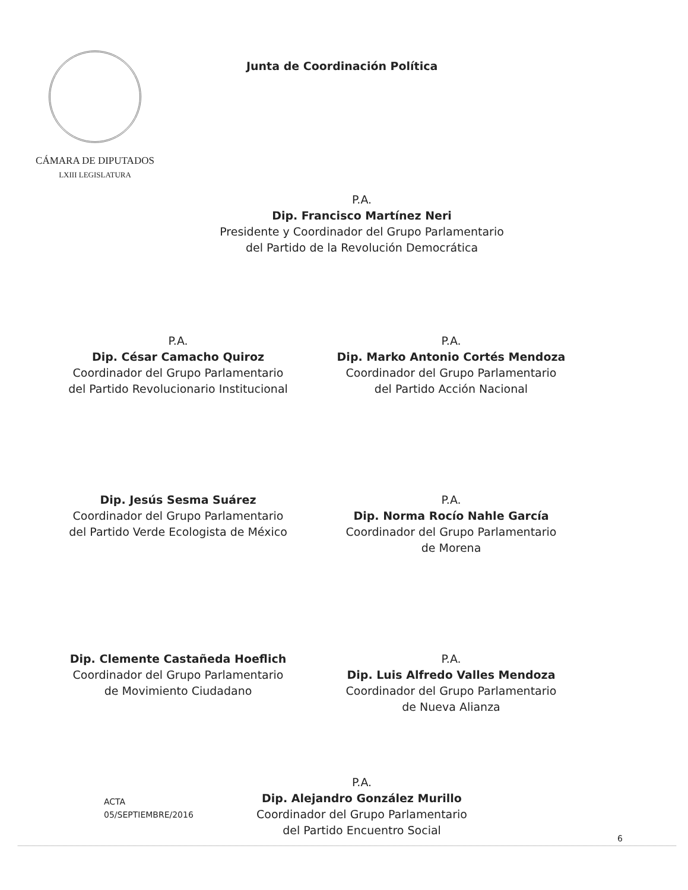CÁMARA DE DIPUTADOS
LXIII LEGISLATURA
Junta de Coordinación Política
P.A.
Dip. Francisco Martínez Neri
Presidente y Coordinador del Grupo Parlamentario
del Partido de la Revolución Democrática
P.A.
Dip. César Camacho Quiroz
Coordinador del Grupo Parlamentario
del Partido Revolucionario Institucional
P.A.
Dip. Marko Antonio Cortés Mendoza
Coordinador del Grupo Parlamentario
del Partido Acción Nacional
Dip. Jesús Sesma Suárez
Coordinador del Grupo Parlamentario
del Partido Verde Ecologista de México
P.A.
Dip. Norma Rocío Nahle García
Coordinador del Grupo Parlamentario
de Morena
Dip. Clemente Castañeda Hoeflich
Coordinador del Grupo Parlamentario
de Movimiento Ciudadano
P.A.
Dip. Luis Alfredo Valles Mendoza
Coordinador del Grupo Parlamentario
de Nueva Alianza
P.A.
Dip. Alejandro González Murillo
Coordinador del Grupo Parlamentario
del Partido Encuentro Social
ACTA
05/SEPTIEMBRE/2016
6